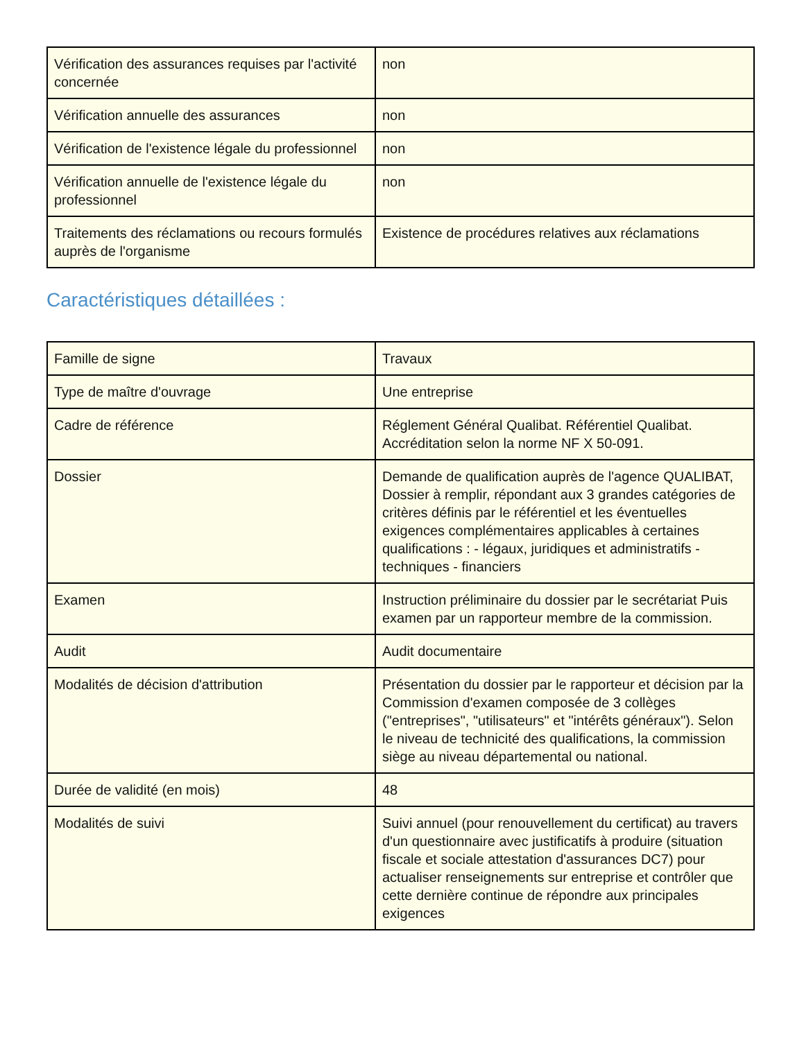| Vérification des assurances requises par l'activité concernée | non |
| Vérification annuelle des assurances | non |
| Vérification de l'existence légale du professionnel | non |
| Vérification annuelle de l'existence légale du professionnel | non |
| Traitements des réclamations ou recours formulés auprès de l'organisme | Existence de procédures relatives aux réclamations |
Caractéristiques détaillées :
| Famille de signe | Travaux |
| Type de maître d'ouvrage | Une entreprise |
| Cadre de référence | Réglement Général Qualibat. Référentiel Qualibat. Accréditation selon la norme NF X 50-091. |
| Dossier | Demande de qualification auprès de l'agence QUALIBAT, Dossier à remplir, répondant aux 3 grandes catégories de critères définis par le référentiel et les éventuelles exigences complémentaires applicables à certaines qualifications : - légaux, juridiques et administratifs - techniques - financiers |
| Examen | Instruction préliminaire du dossier par le secrétariat Puis examen par un rapporteur membre de la commission. |
| Audit | Audit documentaire |
| Modalités de décision d'attribution | Présentation du dossier par le rapporteur et décision par la Commission d'examen composée de 3 collèges ("entreprises", "utilisateurs" et "intérêts généraux"). Selon le niveau de technicité des qualifications, la commission siège au niveau départemental ou national. |
| Durée de validité (en mois) | 48 |
| Modalités de suivi | Suivi annuel (pour renouvellement du certificat) au travers d'un questionnaire avec justificatifs à produire (situation fiscale et sociale attestation d'assurances DC7) pour actualiser renseignements sur entreprise et contrôler que cette dernière continue de répondre aux principales exigences |